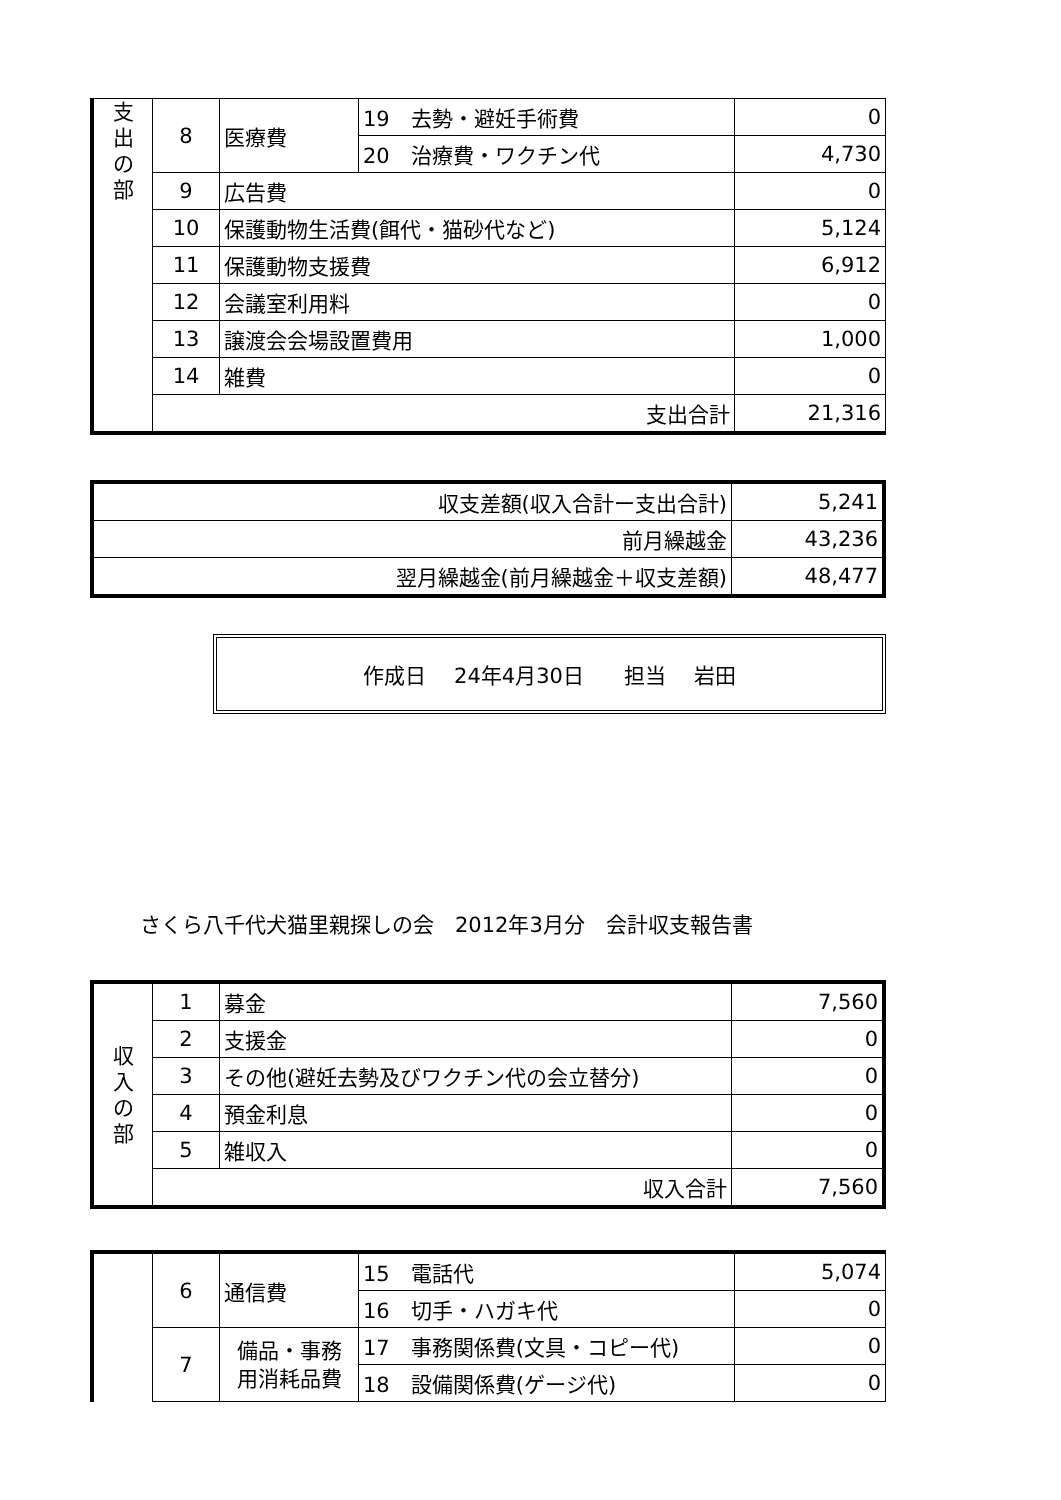| 支 出 の 部 | 8 | 医療費 | 19 去勢・避妊手術費 | 0 |
| | | | 20 治療費・ワクチン代 | 4,730 |
| | 9 | 広告費 | | 0 |
| | 10 | 保護動物生活費(餌代・猫砂代など) | | 5,124 |
| | 11 | 保護動物支援費 | | 6,912 |
| | 12 | 会議室利用料 | | 0 |
| | 13 | 譲渡会会場設置費用 | | 1,000 |
| | 14 | 雑費 | | 0 |
| | 支出合計 | | | 21,316 |
| 収支差額(収入合計ー支出合計) | 5,241 |
| 前月繰越金 | 43,236 |
| 翌月繰越金(前月繰越金＋収支差額) | 48,477 |
作成日　 24年4月30日 担当　 岩田
さくら八千代犬猫里親探しの会　2012年3月分　会計収支報告書
| 収 入 の 部 | 1 | 募金 | 7,560 |
| | 2 | 支援金 | 0 |
| | 3 | その他(避妊去勢及びワクチン代の会立替分) | 0 |
| | 4 | 預金利息 | 0 |
| | 5 | 雑収入 | 0 |
| | 収入合計 | | 7,560 |
| | 6 | 通信費 | 15 電話代 | 5,074 |
| | | | 16 切手・ハガキ代 | 0 |
| | 7 | 備品・事務 用消耗品費 | 17 事務関係費(文具・コピー代) | 0 |
| | | | 18 設備関係費(ゲージ代) | 0 |